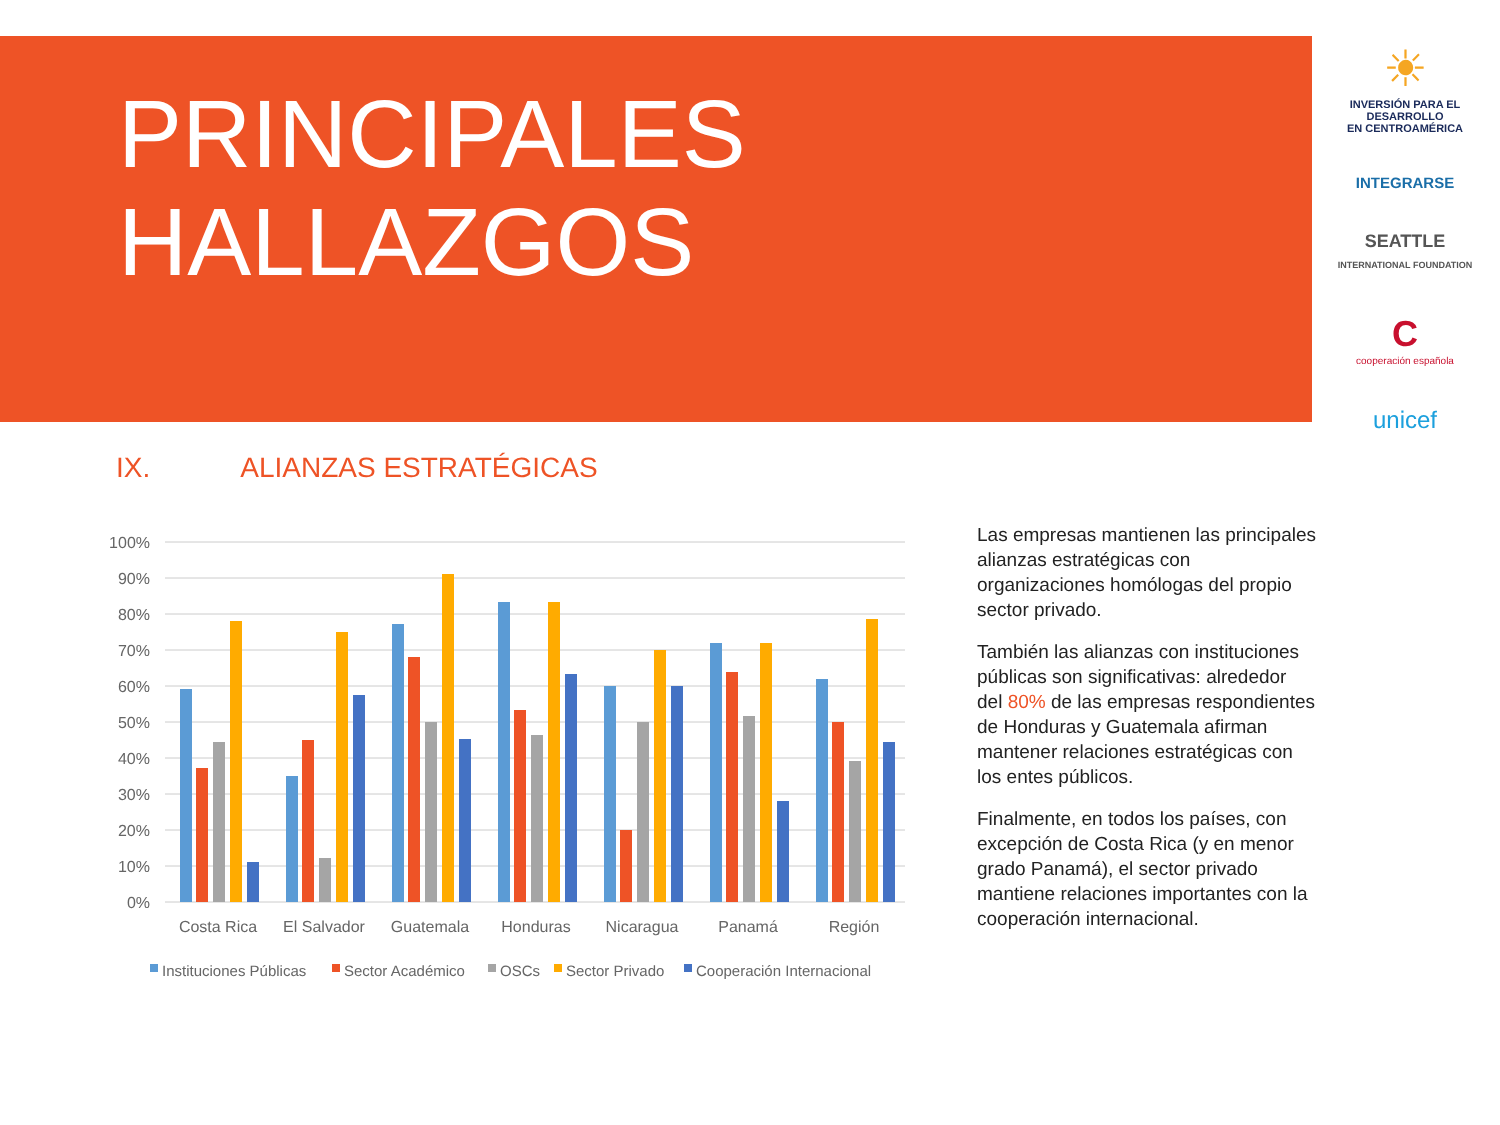PRINCIPALES
HALLAZGOS
☀
INVERSIÓN PARA EL DESARROLLO
EN CENTROAMÉRICA
INTEGRARSE
SEATTLE
INTERNATIONAL FOUNDATION
C
cooperación española
unicef
IX. ALIANZAS ESTRATÉGICAS
100%
90%
80%
70%
60%
50%
40%
30%
20%
10%
0%
Costa Rica
El Salvador
Guatemala
Honduras
Nicaragua
Panamá
Región
Instituciones Públicas
Sector Académico
OSCs
Sector Privado
Cooperación Internacional
Las empresas mantienen las principales alianzas estratégicas con organizaciones homólogas del propio sector privado.
También las alianzas con instituciones públicas son significativas: alrededor del 80% de las empresas respondientes de Honduras y Guatemala afirman mantener relaciones estratégicas con los entes públicos.
Finalmente, en todos los países, con excepción de Costa Rica (y en menor grado Panamá), el sector privado mantiene relaciones importantes con la cooperación internacional.